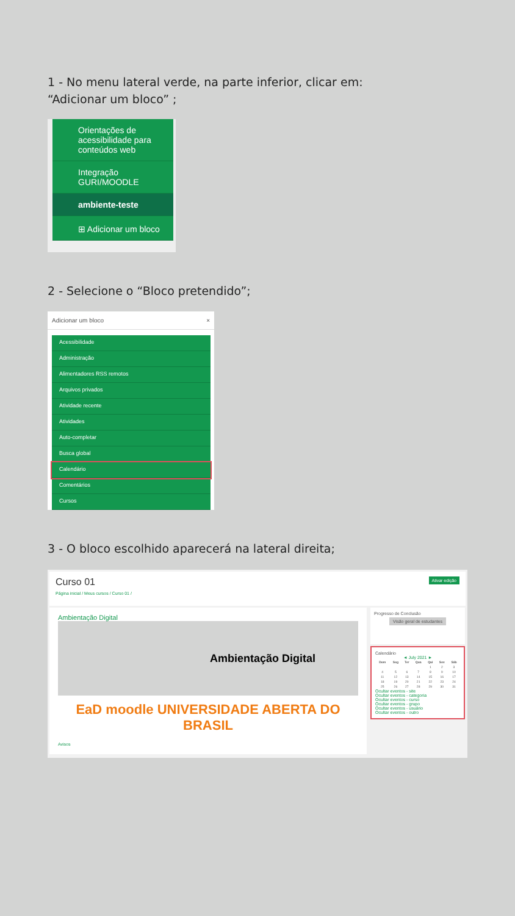1 - No menu lateral verde, na parte inferior, clicar em: “Adicionar um bloco” ;
Orientações de acessibilidade para conteúdos web
Integração GURI/MOODLE
ambiente-teste
⊞ Adicionar um bloco
2 - Selecione o “Bloco pretendido”;
Adicionar um bloco ×
Acessibilidade
Administração
Alimentadores RSS remotos
Arquivos privados
Atividade recente
Atividades
Auto-completar
Busca global
Calendário
Comentários
Cursos
3 - O bloco escolhido aparecerá na lateral direita;
Curso 01 Ativar edição
Página inicial / Meus cursos / Curso 01 /
Ambientação Digital
Ambientação Digital
EaD moodle UNIVERSIDADE ABERTA DO BRASIL
Avisos
Progresso de Conclusão
Visão geral de estudantes
Calendário
◄ July 2021 ►
| Dom | Seg | Ter | Qua | Qui | Sex | Sáb |
| --- | --- | --- | --- | --- | --- | --- |
| | | | | 1 | 2 | 3 |
| 4 | 5 | 6 | 7 | 8 | 9 | 10 |
| 11 | 12 | 13 | 14 | 15 | 16 | 17 |
| 18 | 19 | 20 | 21 | 22 | 23 | 24 |
| 25 | 26 | 27 | 28 | 29 | 30 | 31 |
Ocultar eventos - site
Ocultar eventos - categoria
Ocultar eventos - curso
Ocultar eventos - grupo
Ocultar eventos - usuário
Ocultar eventos - outro